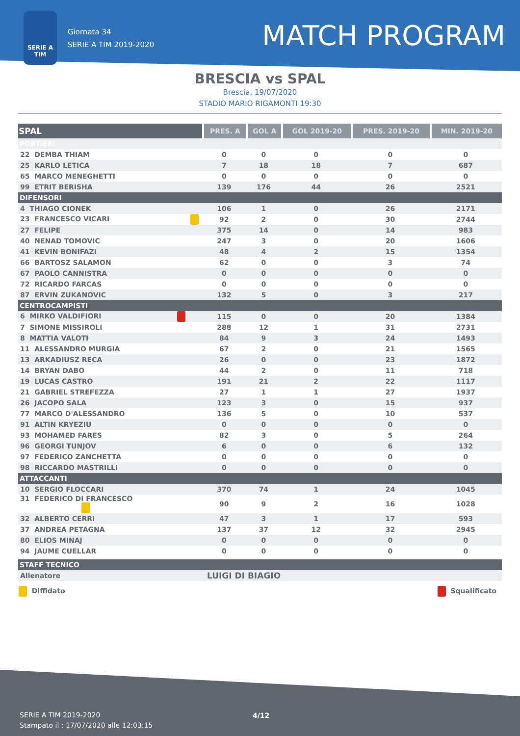SERIE A
TIM
Giornata 34
SERIE A TIM 2019-2020
MATCH PROGRAM
BRESCIA vs SPAL
Brescia, 19/07/2020
STADIO MARIO RIGAMONTI 19:30
| SPAL | PRES. A | GOL A | GOL 2019-20 | PRES. 2019-20 | MIN. 2019-20 |
| --- | --- | --- | --- | --- | --- |
| PORTIERI | | | | | |
| 22 DEMBA THIAM | 0 | 0 | 0 | 0 | 0 |
| 25 KARLO LETICA | 7 | 18 | 18 | 7 | 687 |
| 65 MARCO MENEGHETTI | 0 | 0 | 0 | 0 | 0 |
| 99 ETRIT BERISHA | 139 | 176 | 44 | 26 | 2521 |
| DIFENSORI | | | | | |
| 4 THIAGO CIONEK | 106 | 1 | 0 | 26 | 2171 |
| 23 FRANCESCO VICARI | 92 | 2 | 0 | 30 | 2744 |
| 27 FELIPE | 375 | 14 | 0 | 14 | 983 |
| 40 NENAD TOMOVIC | 247 | 3 | 0 | 20 | 1606 |
| 41 KEVIN BONIFAZI | 48 | 4 | 2 | 15 | 1354 |
| 66 BARTOSZ SALAMON | 62 | 0 | 0 | 3 | 74 |
| 67 PAOLO CANNISTRA | 0 | 0 | 0 | 0 | 0 |
| 72 RICARDO FARCAS | 0 | 0 | 0 | 0 | 0 |
| 87 ERVIN ZUKANOVIC | 132 | 5 | 0 | 3 | 217 |
| CENTROCAMPISTI | | | | | |
| 6 MIRKO VALDIFIORI | 115 | 0 | 0 | 20 | 1384 |
| 7 SIMONE MISSIROLI | 288 | 12 | 1 | 31 | 2731 |
| 8 MATTIA VALOTI | 84 | 9 | 3 | 24 | 1493 |
| 11 ALESSANDRO MURGIA | 67 | 2 | 0 | 21 | 1565 |
| 13 ARKADIUSZ RECA | 26 | 0 | 0 | 23 | 1872 |
| 14 BRYAN DABO | 44 | 2 | 0 | 11 | 718 |
| 19 LUCAS CASTRO | 191 | 21 | 2 | 22 | 1117 |
| 21 GABRIEL STREFEZZA | 27 | 1 | 1 | 27 | 1937 |
| 26 JACOPO SALA | 123 | 3 | 0 | 15 | 937 |
| 77 MARCO D'ALESSANDRO | 136 | 5 | 0 | 10 | 537 |
| 91 ALTIN KRYEZIU | 0 | 0 | 0 | 0 | 0 |
| 93 MOHAMED FARES | 82 | 3 | 0 | 5 | 264 |
| 96 GEORGI TUNJOV | 6 | 0 | 0 | 6 | 132 |
| 97 FEDERICO ZANCHETTA | 0 | 0 | 0 | 0 | 0 |
| 98 RICCARDO MASTRILLI | 0 | 0 | 0 | 0 | 0 |
| ATTACCANTI | | | | | |
| 10 SERGIO FLOCCARI | 370 | 74 | 1 | 24 | 1045 |
| 31 FEDERICO DI FRANCESCO | 90 | 9 | 2 | 16 | 1028 |
| 32 ALBERTO CERRI | 47 | 3 | 1 | 17 | 593 |
| 37 ANDREA PETAGNA | 137 | 37 | 12 | 32 | 2945 |
| 80 ELIOS MINAJ | 0 | 0 | 0 | 0 | 0 |
| 94 JAUME CUELLAR | 0 | 0 | 0 | 0 | 0 |
| STAFF TECNICO | |
| Allenatore | LUIGI DI BIAGIO |
Diffidato Squalificato
SERIE A TIM 2019-2020
Stampato il : 17/07/2020 alle 12:03:15
4/12